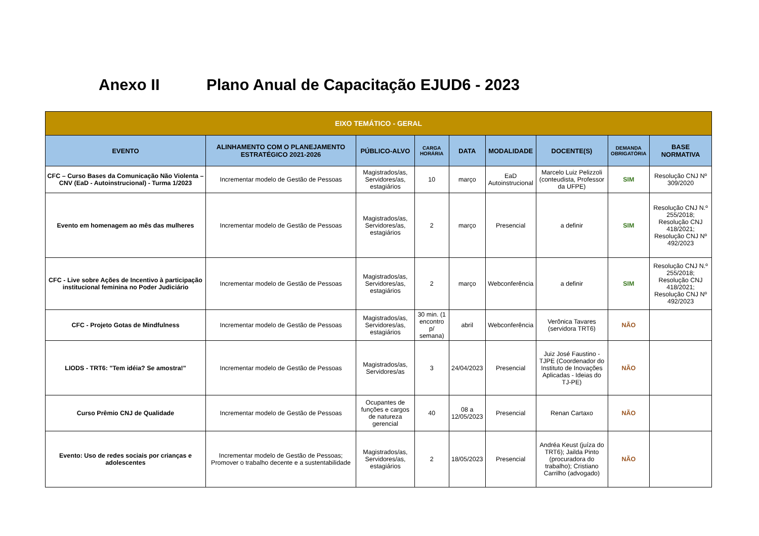Anexo II Plano Anual de Capacitação EJUD6 - 2023
| EIXO TEMÁTICO - GERAL | | | | | | | | |
| EVENTO | ALINHAMENTO COM O PLANEJAMENTO ESTRATÉGICO 2021-2026 | PÚBLICO-ALVO | CARGA HORÁRIA | DATA | MODALIDADE | DOCENTE(S) | DEMANDA OBRIGATÓRIA | BASE NORMATIVA |
| CFC – Curso Bases da Comunicação Não Violenta – CNV (EaD - Autoinstrucional) - Turma 1/2023 | Incrementar modelo de Gestão de Pessoas | Magistrados/as, Servidores/as, estagiários | 10 | março | EaD Autoinstrucional | Marcelo Luiz Pelizzoli (conteudista, Professor da UFPE) | SIM | Resolução CNJ Nº 309/2020 |
| Evento em homenagem ao mês das mulheres | Incrementar modelo de Gestão de Pessoas | Magistrados/as, Servidores/as, estagiários | 2 | março | Presencial | a definir | SIM | Resolução CNJ N.º 255/2018; Resolução CNJ 418/2021; Resolução CNJ Nº 492/2023 |
| CFC - Live sobre Ações de Incentivo à participação institucional feminina no Poder Judiciário | Incrementar modelo de Gestão de Pessoas | Magistrados/as, Servidores/as, estagiários | 2 | março | Webconferência | a definir | SIM | Resolução CNJ N.º 255/2018; Resolução CNJ 418/2021; Resolução CNJ Nº 492/2023 |
| CFC - Projeto Gotas de Mindfulness | Incrementar modelo de Gestão de Pessoas | Magistrados/as, Servidores/as, estagiários | 30 min. (1 encontro p/ semana) | abril | Webconferência | Verônica Tavares (servidora TRT6) | NÃO | |
| LIODS - TRT6: "Tem idéia? Se amostra!" | Incrementar modelo de Gestão de Pessoas | Magistrados/as, Servidores/as | 3 | 24/04/2023 | Presencial | Juiz José Faustino - TJPE (Coordenador do Instituto de Inovações Aplicadas - Ideias do TJ-PE) | NÃO | |
| Curso Prêmio CNJ de Qualidade | Incrementar modelo de Gestão de Pessoas | Ocupantes de funções e cargos de natureza gerencial | 40 | 08 a 12/05/2023 | Presencial | Renan Cartaxo | NÃO | |
| Evento: Uso de redes sociais por crianças e adolescentes | Incrementar modelo de Gestão de Pessoas; Promover o trabalho decente e a sustentabilidade | Magistrados/as, Servidores/as, estagiários | 2 | 18/05/2023 | Presencial | Andréa Keust (juíza do TRT6); Jailda Pinto (procuradora do trabalho); Cristiano Carrilho (advogado) | NÃO | |